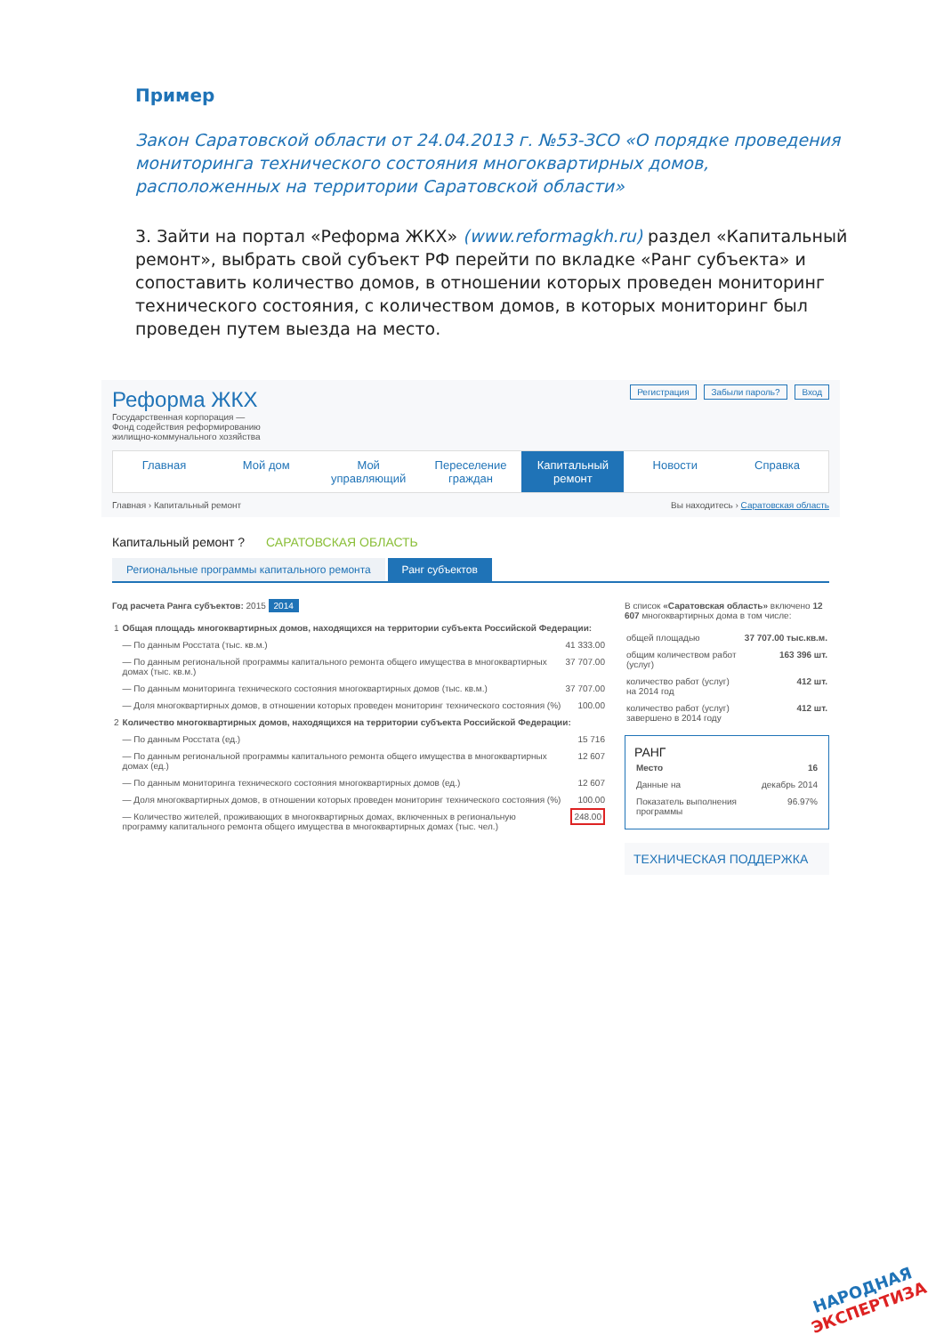Пример
Закон Саратовской области от 24.04.2013 г. №53-ЗСО «О порядке проведения мониторинга технического состояния многоквартирных домов, расположенных на территории Саратовской области»
3. Зайти на портал «Реформа ЖКХ» (www.reformagkh.ru) раздел «Капитальный ремонт», выбрать свой субъект РФ перейти по вкладке «Ранг субъекта» и сопоставить количество домов, в отношении которых проведен мониторинг технического состояния, с количеством домов, в которых мониторинг был проведен путем выезда на место.
Регистрация Забыли пароль? Вход
Реформа ЖКХ
Государственная корпорация —
Фонд содействия реформированию
жилищно-коммунального хозяйства
Главная Мой дом Мой управляющий Переселение граждан Капитальный ремонт Новости Справка
Главная › Капитальный ремонт Вы находитесь › Саратовская область
Капитальный ремонт ? САРАТОВСКАЯ ОБЛАСТЬ
Региональные программы капитального ремонта Ранг субъектов
Год расчета Ранга субъектов: 2015 2014
| 1 | Общая площадь многоквартирных домов, находящихся на территории субъекта Российской Федерации: | |
| | — По данным Росстата (тыс. кв.м.) | 41 333.00 |
| | — По данным региональной программы капитального ремонта общего имущества в многоквартирных домах (тыс. кв.м.) | 37 707.00 |
| | — По данным мониторинга технического состояния многоквартирных домов (тыс. кв.м.) | 37 707.00 |
| | — Доля многоквартирных домов, в отношении которых проведен мониторинг технического состояния (%) | 100.00 |
| 2 | Количество многоквартирных домов, находящихся на территории субъекта Российской Федерации: | |
| | — По данным Росстата (ед.) | 15 716 |
| | — По данным региональной программы капитального ремонта общего имущества в многоквартирных домах (ед.) | 12 607 |
| | — По данным мониторинга технического состояния многоквартирных домов (ед.) | 12 607 |
| | — Доля многоквартирных домов, в отношении которых проведен мониторинг технического состояния (%) | 100.00 |
| | — Количество жителей, проживающих в многоквартирных домах, включенных в региональную программу капитального ремонта общего имущества в многоквартирных домах (тыс. чел.) | 248.00 |
В список «Саратовская область» включено 12 607 многоквартирных дома в том числе:
| общей площадью | 37 707.00 тыс.кв.м. |
| общим количеством работ (услуг) | 163 396 шт. |
| количество работ (услуг) на 2014 год | 412 шт. |
| количество работ (услуг) завершено в 2014 году | 412 шт. |
РАНГ
| Место | 16 |
| Данные на | декабрь 2014 |
| Показатель выполнения программы | 96.97% |
ТЕХНИЧЕСКАЯ ПОДДЕРЖКА
НАРОДНАЯ
ЭКСПЕРТИЗА